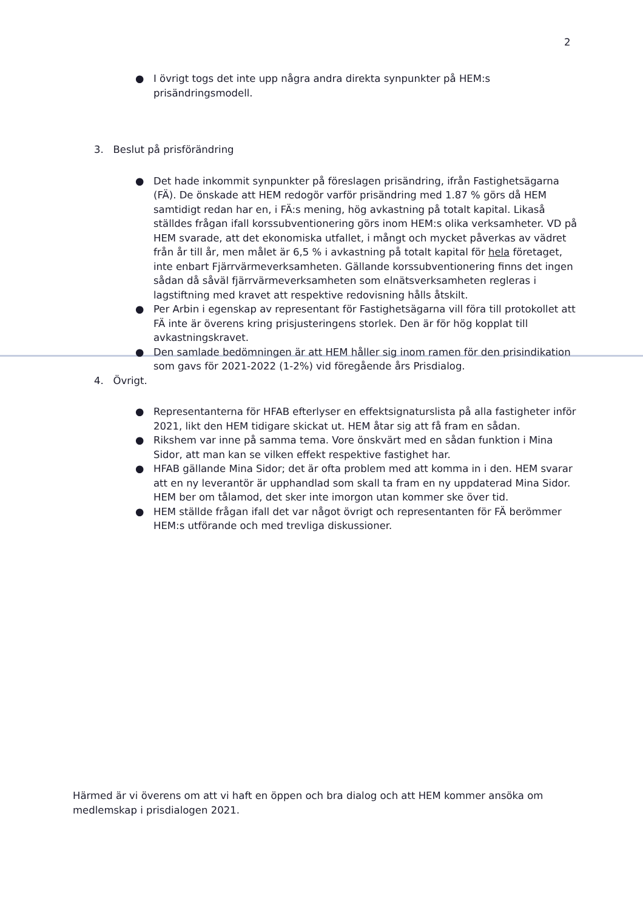2
● I övrigt togs det inte upp några andra direkta synpunkter på HEM:s prisändringsmodell.
3. Beslut på prisförändring
● Det hade inkommit synpunkter på föreslagen prisändring, ifrån Fastighetsägarna (FÄ). De önskade att HEM redogör varför prisändring med 1.87 % görs då HEM samtidigt redan har en, i FÄ:s mening, hög avkastning på totalt kapital. Likaså ställdes frågan ifall korssubventionering görs inom HEM:s olika verksamheter. VD på HEM svarade, att det ekonomiska utfallet, i mångt och mycket påverkas av vädret från år till år, men målet är 6,5 % i avkastning på totalt kapital för hela företaget, inte enbart Fjärrvärmeverksamheten. Gällande korssubventionering finns det ingen sådan då såväl fjärrvärmeverksamheten som elnätsverksamheten regleras i lagstiftning med kravet att respektive redovisning hålls åtskilt.
● Per Arbin i egenskap av representant för Fastighetsägarna vill föra till protokollet att FÄ inte är överens kring prisjusteringens storlek. Den är för hög kopplat till avkastningskravet.
● Den samlade bedömningen är att HEM håller sig inom ramen för den prisindikation som gavs för 2021-2022 (1-2%) vid föregående års Prisdialog.
4. Övrigt.
● Representanterna för HFAB efterlyser en effektsignaturslista på alla fastigheter inför 2021, likt den HEM tidigare skickat ut. HEM åtar sig att få fram en sådan.
● Rikshem var inne på samma tema. Vore önskvärt med en sådan funktion i Mina Sidor, att man kan se vilken effekt respektive fastighet har.
● HFAB gällande Mina Sidor; det är ofta problem med att komma in i den. HEM svarar att en ny leverantör är upphandlad som skall ta fram en ny uppdaterad Mina Sidor. HEM ber om tålamod, det sker inte imorgon utan kommer ske över tid.
● HEM ställde frågan ifall det var något övrigt och representanten för FÄ berömmer HEM:s utförande och med trevliga diskussioner.
Härmed är vi överens om att vi haft en öppen och bra dialog och att HEM kommer ansöka om medlemskap i prisdialogen 2021.